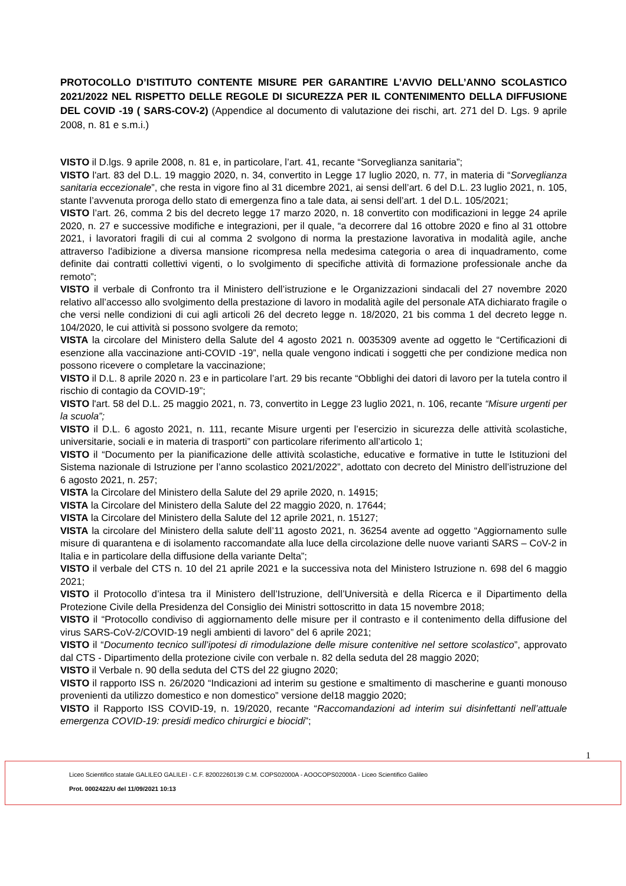PROTOCOLLO D’ISTITUTO CONTENTE MISURE PER GARANTIRE L’AVVIO DELL’ANNO SCOLASTICO 2021/2022 NEL RISPETTO DELLE REGOLE DI SICUREZZA PER IL CONTENIMENTO DELLA DIFFUSIONE DEL COVID -19 ( SARS-COV-2) (Appendice al documento di valutazione dei rischi, art. 271 del D. Lgs. 9 aprile 2008, n. 81 e s.m.i.)
VISTO il D.lgs. 9 aprile 2008, n. 81 e, in particolare, l’art. 41, recante “Sorveglianza sanitaria”;
VISTO l'art. 83 del D.L. 19 maggio 2020, n. 34, convertito in Legge 17 luglio 2020, n. 77, in materia di “Sorveglianza sanitaria eccezionale”, che resta in vigore fino al 31 dicembre 2021, ai sensi dell’art. 6 del D.L. 23 luglio 2021, n. 105, stante l’avvenuta proroga dello stato di emergenza fino a tale data, ai sensi dell’art. 1 del D.L. 105/2021;
VISTO l’art. 26, comma 2 bis del decreto legge 17 marzo 2020, n. 18 convertito con modificazioni in legge 24 aprile 2020, n. 27 e successive modifiche e integrazioni, per il quale, “a decorrere dal 16 ottobre 2020 e fino al 31 ottobre 2021, i lavoratori fragili di cui al comma 2 svolgono di norma la prestazione lavorativa in modalità agile, anche attraverso l'adibizione a diversa mansione ricompresa nella medesima categoria o area di inquadramento, come definite dai contratti collettivi vigenti, o lo svolgimento di specifiche attività di formazione professionale anche da remoto”;
VISTO il verbale di Confronto tra il Ministero dell’istruzione e le Organizzazioni sindacali del 27 novembre 2020 relativo all’accesso allo svolgimento della prestazione di lavoro in modalità agile del personale ATA dichiarato fragile o che versi nelle condizioni di cui agli articoli 26 del decreto legge n. 18/2020, 21 bis comma 1 del decreto legge n. 104/2020, le cui attività si possono svolgere da remoto;
VISTA la circolare del Ministero della Salute del 4 agosto 2021 n. 0035309 avente ad oggetto le “Certificazioni di esenzione alla vaccinazione anti-COVID -19”, nella quale vengono indicati i soggetti che per condizione medica non possono ricevere o completare la vaccinazione;
VISTO il D.L. 8 aprile 2020 n. 23 e in particolare l’art. 29 bis recante “Obblighi dei datori di lavoro per la tutela contro il rischio di contagio da COVID-19”;
VISTO l'art. 58 del D.L. 25 maggio 2021, n. 73, convertito in Legge 23 luglio 2021, n. 106, recante “Misure urgenti per la scuola”;
VISTO il D.L. 6 agosto 2021, n. 111, recante Misure urgenti per l’esercizio in sicurezza delle attività scolastiche, universitarie, sociali e in materia di trasporti” con particolare riferimento all’articolo 1;
VISTO il “Documento per la pianificazione delle attività scolastiche, educative e formative in tutte le Istituzioni del Sistema nazionale di Istruzione per l’anno scolastico 2021/2022”, adottato con decreto del Ministro dell’istruzione del 6 agosto 2021, n. 257;
VISTA la Circolare del Ministero della Salute del 29 aprile 2020, n. 14915;
VISTA la Circolare del Ministero della Salute del 22 maggio 2020, n. 17644;
VISTA la Circolare del Ministero della Salute del 12 aprile 2021, n. 15127;
VISTA la circolare del Ministero della salute dell’11 agosto 2021, n. 36254 avente ad oggetto “Aggiornamento sulle misure di quarantena e di isolamento raccomandate alla luce della circolazione delle nuove varianti SARS – CoV-2 in Italia e in particolare della diffusione della variante Delta”;
VISTO il verbale del CTS n. 10 del 21 aprile 2021 e la successiva nota del Ministero Istruzione n. 698 del 6 maggio 2021;
VISTO il Protocollo d’intesa tra il Ministero dell’Istruzione, dell’Università e della Ricerca e il Dipartimento della Protezione Civile della Presidenza del Consiglio dei Ministri sottoscritto in data 15 novembre 2018;
VISTO il “Protocollo condiviso di aggiornamento delle misure per il contrasto e il contenimento della diffusione del virus SARS-CoV-2/COVID-19 negli ambienti di lavoro” del 6 aprile 2021;
VISTO il “Documento tecnico sull’ipotesi di rimodulazione delle misure contenitive nel settore scolastico”, approvato dal CTS - Dipartimento della protezione civile con verbale n. 82 della seduta del 28 maggio 2020;
VISTO il Verbale n. 90 della seduta del CTS del 22 giugno 2020;
VISTO il rapporto ISS n. 26/2020 “Indicazioni ad interim su gestione e smaltimento di mascherine e guanti monouso provenienti da utilizzo domestico e non domestico” versione del18 maggio 2020;
VISTO il Rapporto ISS COVID-19, n. 19/2020, recante “Raccomandazioni ad interim sui disinfettanti nell’attuale emergenza COVID-19: presidi medico chirurgici e biocidi”;
1
Liceo Scientifico statale GALILEO GALILEI - C.F. 82002260139 C.M. COPS02000A - AOOCOPS02000A - Liceo Scientifico Galileo
Prot. 0002422/U del 11/09/2021 10:13